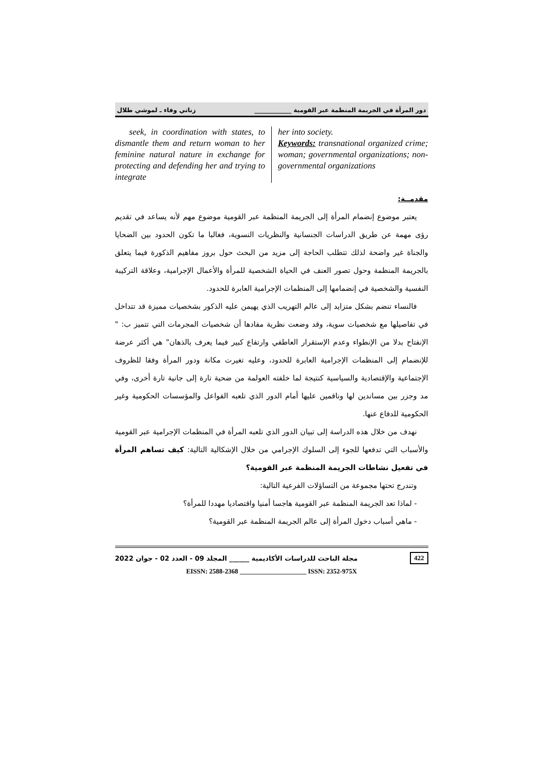دور المرأة في الجريمة المنظمة عبر القومية ____________ زناتي وفاء ـ لموشي طلال
seek, in coordination with states, to dismantle them and return woman to her feminine natural nature in exchange for protecting and defending her and trying to integrate
her into society.
Keywords: transnational organized crime; woman; governmental organizations; non-governmental organizations
مقدمــة:
يعتبر موضوع إنضمام المرأة إلى الجريمة المنظمة عبر القومية موضوع مهم لأنه يساعد في تقديم رؤى مهمة عن طريق الدراسات الجنسانية والنظريات النسوية، فغالبا ما تكون الحدود بين الضحايا والجناة غير واضحة لذلك تتطلب الحاجة إلى مزيد من البحث حول بروز مفاهيم الذكورة فيما يتعلق بالجريمة المنظمة وحول تصور العنف في الحياة الشخصية للمرأة والأعمال الإجرامية، وعلاقة التركيبة النفسية والشخصية في إنضمامها إلى المنظمات الإجرامية العابرة للحدود.
فالنساء تنضم بشكل متزايد إلى عالم التهريب الذي يهيمن عليه الذكور بشخصيات مميزة قد تتداخل في تفاصيلها مع شخصيات سوية، وقد وضعت نظرية مفادها أن شخصيات المجرمات التي تتميز ب: " الإنفتاح بدلا من الإنطواء وعدم الإستقرار العاطفي وارتفاع كبير فيما يعرف بالذهان" هي أكثر عرضة للإنضمام إلى المنظمات الإجرامية العابرة للحدود، وعليه تغيرت مكانة ودور المرأة وفقا للظروف الإجتماعية والإقتصادية والسياسية كنتيجة لما خلفته العولمة من ضحية تارة إلى جانية تارة أخرى، وفي مد وجزر بين مساندين لها وناقمين عليها أمام الدور الذي تلعبه الفواعل والمؤسسات الحكومية وغير الحكومية للدفاع عنها.
نهدف من خلال هذه الدراسة إلى تبيان الدور الذي تلعبه المرأة في المنظمات الإجرامية عبر القومية والأسباب التي تدفعها للجوء إلى السلوك الإجرامي من خلال الإشكالية التالية: كيف تساهم المرأة في تفعيل نشاطات الجريمة المنظمة عبر القومية؟
وتندرج تحتها مجموعة من التساؤلات الفرعية التالية:
- لماذا تعد الجريمة المنظمة عبر القومية هاجسا أمنيا واقتصاديا مهددا للمرأة؟
- ماهي أسباب دخول المرأة إلى عالم الجريمة المنظمة عبر القومية؟
422 مجلة الباحث للدراسات الأكاديمية ______ المجلد 09 - العدد 02 - جوان 2022
EISSN: 2588-2368 ____________________ ISSN: 2352-975X